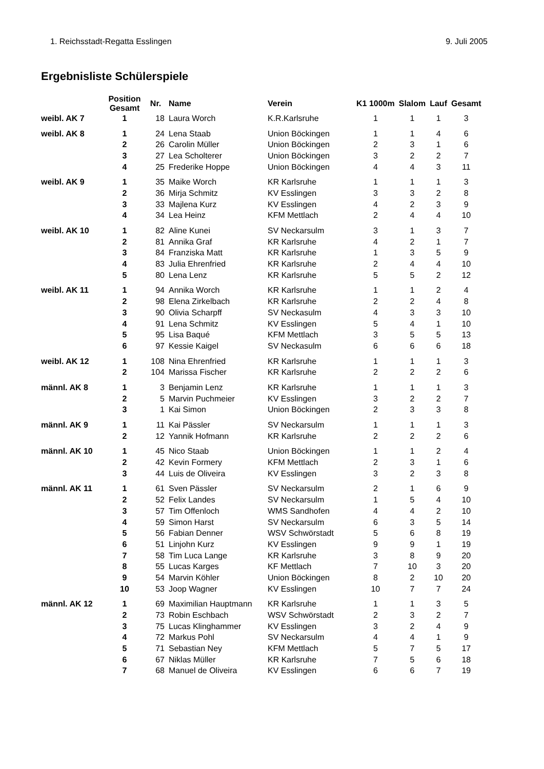1. Reichsstadt-Regatta Esslingen 9. Juli 2005
Ergebnisliste Schülerspiele
| | Position Gesamt | Nr. | Name | Verein | K1 1000m | Slalom | Lauf | Gesamt |
| --- | --- | --- | --- | --- | --- | --- | --- | --- |
| weibl. AK 7 | 1 | 18 | Laura Worch | K.R.Karlsruhe | 1 | 1 | 1 | 3 |
| weibl. AK 8 | 1 | 24 | Lena Staab | Union Böckingen | 1 | 1 | 4 | 6 |
| | 2 | 26 | Carolin Müller | Union Böckingen | 2 | 3 | 1 | 6 |
| | 3 | 27 | Lea Scholterer | Union Böckingen | 3 | 2 | 2 | 7 |
| | 4 | 25 | Frederike Hoppe | Union Böckingen | 4 | 4 | 3 | 11 |
| weibl. AK 9 | 1 | 35 | Maike Worch | KR Karlsruhe | 1 | 1 | 1 | 3 |
| | 2 | 36 | Mirja Schmitz | KV Esslingen | 3 | 3 | 2 | 8 |
| | 3 | 33 | Majlena Kurz | KV Esslingen | 4 | 2 | 3 | 9 |
| | 4 | 34 | Lea Heinz | KFM Mettlach | 2 | 4 | 4 | 10 |
| weibl. AK 10 | 1 | 82 | Aline Kunei | SV Neckarsulm | 3 | 1 | 3 | 7 |
| | 2 | 81 | Annika Graf | KR Karlsruhe | 4 | 2 | 1 | 7 |
| | 3 | 84 | Franziska Matt | KR Karlsruhe | 1 | 3 | 5 | 9 |
| | 4 | 83 | Julia Ehrenfried | KR Karlsruhe | 2 | 4 | 4 | 10 |
| | 5 | 80 | Lena Lenz | KR Karlsruhe | 5 | 5 | 2 | 12 |
| weibl. AK 11 | 1 | 94 | Annika Worch | KR Karlsruhe | 1 | 1 | 2 | 4 |
| | 2 | 98 | Elena Zirkelbach | KR Karlsruhe | 2 | 2 | 4 | 8 |
| | 3 | 90 | Olivia Scharpff | SV Neckasulm | 4 | 3 | 3 | 10 |
| | 4 | 91 | Lena Schmitz | KV Esslingen | 5 | 4 | 1 | 10 |
| | 5 | 95 | Lisa Baqué | KFM Mettlach | 3 | 5 | 5 | 13 |
| | 6 | 97 | Kessie Kaigel | SV Neckasulm | 6 | 6 | 6 | 18 |
| weibl. AK 12 | 1 | 108 | Nina Ehrenfried | KR Karlsruhe | 1 | 1 | 1 | 3 |
| | 2 | 104 | Marissa Fischer | KR Karlsruhe | 2 | 2 | 2 | 6 |
| männl. AK 8 | 1 | 3 | Benjamin Lenz | KR Karlsruhe | 1 | 1 | 1 | 3 |
| | 2 | 5 | Marvin Puchmeier | KV Esslingen | 3 | 2 | 2 | 7 |
| | 3 | 1 | Kai Simon | Union Böckingen | 2 | 3 | 3 | 8 |
| männl. AK 9 | 1 | 11 | Kai Pässler | SV Neckarsulm | 1 | 1 | 1 | 3 |
| | 2 | 12 | Yannik Hofmann | KR Karlsruhe | 2 | 2 | 2 | 6 |
| männl. AK 10 | 1 | 45 | Nico Staab | Union Böckingen | 1 | 1 | 2 | 4 |
| | 2 | 42 | Kevin Formery | KFM Mettlach | 2 | 3 | 1 | 6 |
| | 3 | 44 | Luis de Oliveira | KV Esslingen | 3 | 2 | 3 | 8 |
| männl. AK 11 | 1 | 61 | Sven Pässler | SV Neckarsulm | 2 | 1 | 6 | 9 |
| | 2 | 52 | Felix Landes | SV Neckarsulm | 1 | 5 | 4 | 10 |
| | 3 | 57 | Tim Offenloch | WMS Sandhofen | 4 | 4 | 2 | 10 |
| | 4 | 59 | Simon Harst | SV Neckarsulm | 6 | 3 | 5 | 14 |
| | 5 | 56 | Fabian Denner | WSV Schwörstadt | 5 | 6 | 8 | 19 |
| | 6 | 51 | Linjohn Kurz | KV Esslingen | 9 | 9 | 1 | 19 |
| | 7 | 58 | Tim Luca Lange | KR Karlsruhe | 3 | 8 | 9 | 20 |
| | 8 | 55 | Lucas Karges | KF Mettlach | 7 | 10 | 3 | 20 |
| | 9 | 54 | Marvin Köhler | Union Böckingen | 8 | 2 | 10 | 20 |
| | 10 | 53 | Joop Wagner | KV Esslingen | 10 | 7 | 7 | 24 |
| männl. AK 12 | 1 | 69 | Maximilian Hauptmann | KR Karlsruhe | 1 | 1 | 3 | 5 |
| | 2 | 73 | Robin Eschbach | WSV Schwörstadt | 2 | 3 | 2 | 7 |
| | 3 | 75 | Lucas Klinghammer | KV Esslingen | 3 | 2 | 4 | 9 |
| | 4 | 72 | Markus Pohl | SV Neckarsulm | 4 | 4 | 1 | 9 |
| | 5 | 71 | Sebastian Ney | KFM Mettlach | 5 | 7 | 5 | 17 |
| | 6 | 67 | Niklas Müller | KR Karlsruhe | 7 | 5 | 6 | 18 |
| | 7 | 68 | Manuel de Oliveira | KV Esslingen | 6 | 6 | 7 | 19 |